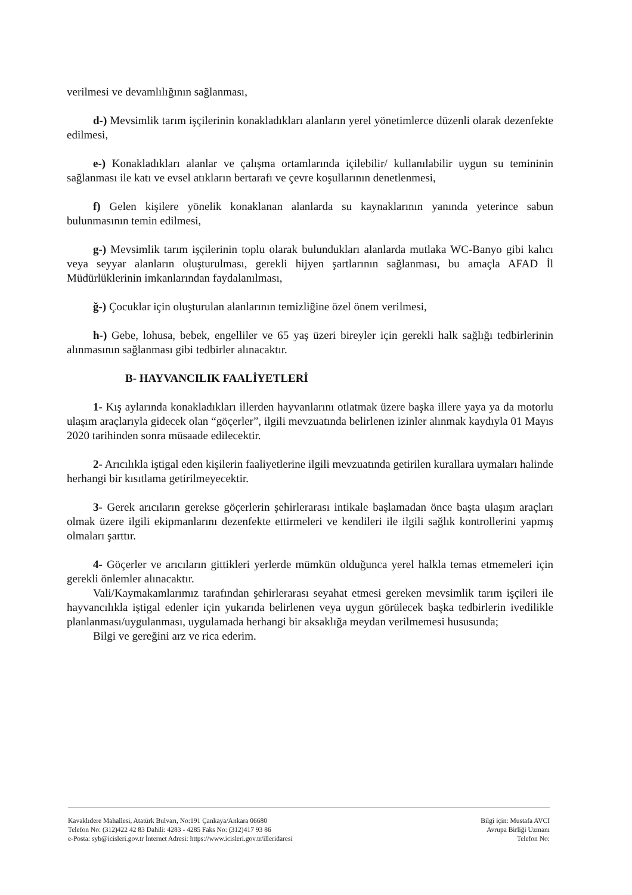verilmesi ve devamlılığının sağlanması,
d-) Mevsimlik tarım işçilerinin konakladıkları alanların yerel yönetimlerce düzenli olarak dezenfekte edilmesi,
e-) Konakladıkları alanlar ve çalışma ortamlarında içilebilir/ kullanılabilir uygun su temininin sağlanması ile katı ve evsel atıkların bertarafı ve çevre koşullarının denetlenmesi,
f) Gelen kişilere yönelik konaklanan alanlarda su kaynaklarının yanında yeterince sabun bulunmasının temin edilmesi,
g-) Mevsimlik tarım işçilerinin toplu olarak bulundukları alanlarda mutlaka WC-Banyo gibi kalıcı veya seyyar alanların oluşturulması, gerekli hijyen şartlarının sağlanması, bu amaçla AFAD İl Müdürlüklerinin imkanlarından faydalanılması,
ğ-) Çocuklar için oluşturulan alanlarının temizliğine özel önem verilmesi,
h-) Gebe, lohusa, bebek, engelliler ve 65 yaş üzeri bireyler için gerekli halk sağlığı tedbirlerinin alınmasının sağlanması gibi tedbirler alınacaktır.
B- HAYVANCILIK FAALİYETLERİ
1- Kış aylarında konakladıkları illerden hayvanlarını otlatmak üzere başka illere yaya ya da motorlu ulaşım araçlarıyla gidecek olan “göçerler”, ilgili mevzuatında belirlenen izinler alınmak kaydıyla 01 Mayıs 2020 tarihinden sonra müsaade edilecektir.
2- Arıcılıkla iştigal eden kişilerin faaliyetlerine ilgili mevzuatında getirilen kurallara uymaları halinde herhangi bir kısıtlama getirilmeyecektir.
3- Gerek arıcıların gerekse göçerlerin şehirlerarası intikale başlamadan önce başta ulaşım araçları olmak üzere ilgili ekipmanlarını dezenfekte ettirmeleri ve kendileri ile ilgili sağlık kontrollerini yapmış olmaları şarttır.
4- Göçerler ve arıcıların gittikleri yerlerde mümkün olduğunca yerel halkla temas etmemeleri için gerekli önlemler alınacaktır.
Vali/Kaymakamlarımız tarafından şehirlerarası seyahat etmesi gereken mevsimlik tarım işçileri ile hayvancılıkla iştigal edenler için yukarıda belirlenen veya uygun görülecek başka tedbirlerin ivedilikle planlanması/uygulanması, uygulamada herhangi bir aksaklığa meydan verilmemesi hususunda;
Bilgi ve gereğini arz ve rica ederim.
Kavaklıdere Mahallesi, Atatürk Bulvarı, No:191 Çankaya/Ankara 06680
Telefon No: (312)422 42 83 Dahili: 4283 - 4285 Faks No: (312)417 93 86
e-Posta: syb@icisleri.gov.tr İnternet Adresi: https://www.icisleri.gov.tr/illeridaresi
Bilgi için: Mustafa AVCI
Avrupa Birliği Uzmanı
Telefon No: